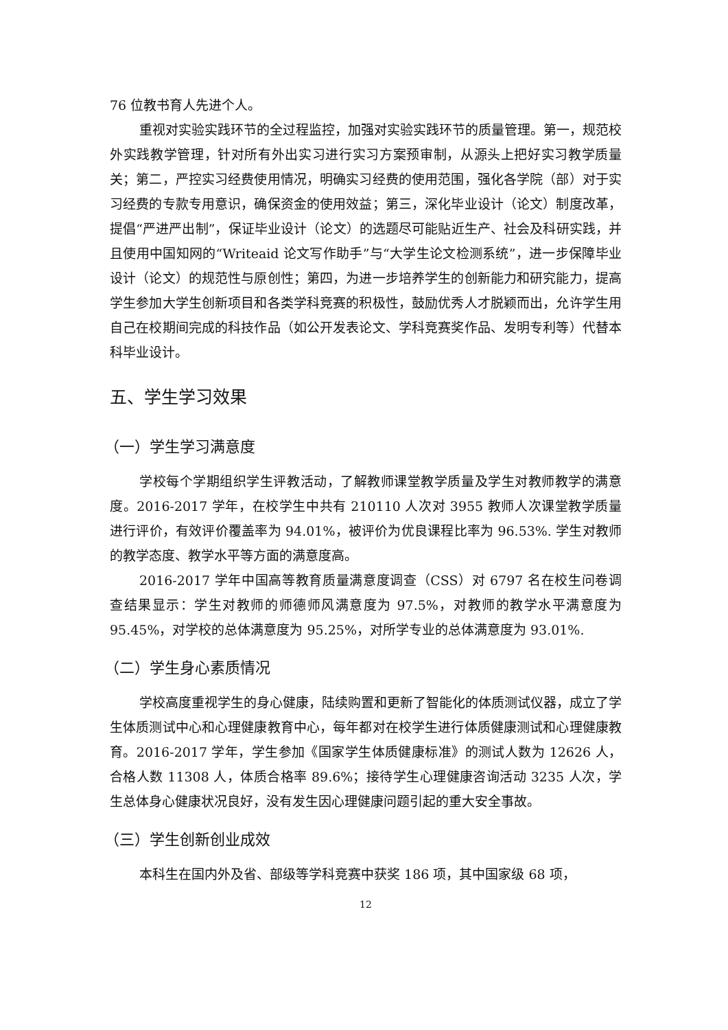76 位教书育人先进个人。
重视对实验实践环节的全过程监控，加强对实验实践环节的质量管理。第一，规范校外实践教学管理，针对所有外出实习进行实习方案预审制，从源头上把好实习教学质量关；第二，严控实习经费使用情况，明确实习经费的使用范围，强化各学院（部）对于实习经费的专款专用意识，确保资金的使用效益；第三，深化毕业设计（论文）制度改革，提倡“严进严出制”，保证毕业设计（论文）的选题尽可能贴近生产、社会及科研实践，并且使用中国知网的“Writeaid 论文写作助手”与“大学生论文检测系统”，进一步保障毕业设计（论文）的规范性与原创性；第四，为进一步培养学生的创新能力和研究能力，提高学生参加大学生创新项目和各类学科竞赛的积极性，鼓励优秀人才脱颖而出，允许学生用自己在校期间完成的科技作品（如公开发表论文、学科竞赛奖作品、发明专利等）代替本科毕业设计。
五、学生学习效果
（一）学生学习满意度
学校每个学期组织学生评教活动，了解教师课堂教学质量及学生对教师教学的满意度。2016-2017 学年，在校学生中共有 210110 人次对 3955 教师人次课堂教学质量进行评价，有效评价覆盖率为 94.01%，被评价为优良课程比率为 96.53%. 学生对教师的教学态度、教学水平等方面的满意度高。
2016-2017 学年中国高等教育质量满意度调查（CSS）对 6797 名在校生问卷调查结果显示：学生对教师的师德师风满意度为 97.5%，对教师的教学水平满意度为 95.45%，对学校的总体满意度为 95.25%，对所学专业的总体满意度为 93.01%.
（二）学生身心素质情况
学校高度重视学生的身心健康，陆续购置和更新了智能化的体质测试仪器，成立了学生体质测试中心和心理健康教育中心，每年都对在校学生进行体质健康测试和心理健康教育。2016-2017 学年，学生参加《国家学生体质健康标准》的测试人数为 12626 人，合格人数 11308 人，体质合格率 89.6%；接待学生心理健康咨询活动 3235 人次，学生总体身心健康状况良好，没有发生因心理健康问题引起的重大安全事故。
（三）学生创新创业成效
本科生在国内外及省、部级等学科竞赛中获奖 186 项，其中国家级 68 项，
12